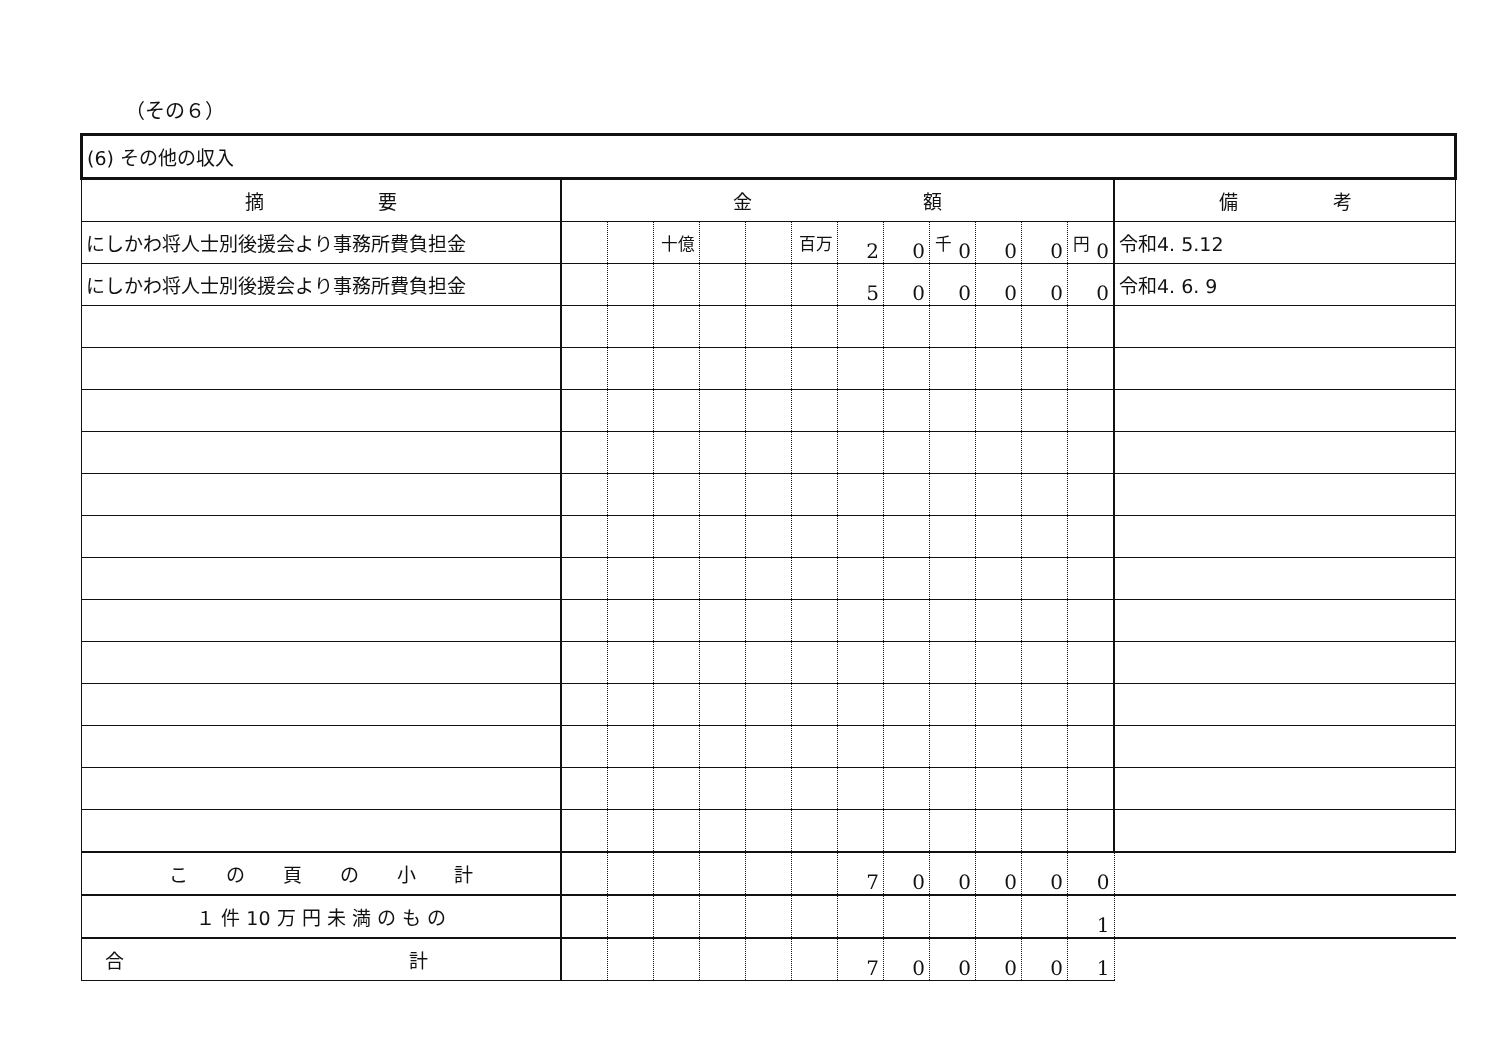（その６）
| (6) その他の収入 | | | | | | | | | | | | | |
| 摘 要 | 金 額 | | | | | | | | | | | | 備 考 |
| にしかわ将人士別後援会より事務所費負担金 | | | <sup>十億</sup> | | | <sup>百万</sup> | 2 | 0 | <sup>千</sup> 0 | 0 | 0 | <sup>円</sup> 0 | 令和4. 5.12 |
| にしかわ将人士別後援会より事務所費負担金 | | | | | | | 5 | 0 | 0 | 0 | 0 | 0 | 令和4. 6. 9 |
| こ の 頁 の 小 計 | | | | | | | 7 | 0 | 0 | 0 | 0 | 0 | |
| １ 件 10 万 円 未 満 の も の | | | | | | | | | | | | 1 | |
| 合 計 | | | | | | | 7 | 0 | 0 | 0 | 0 | 1 | |